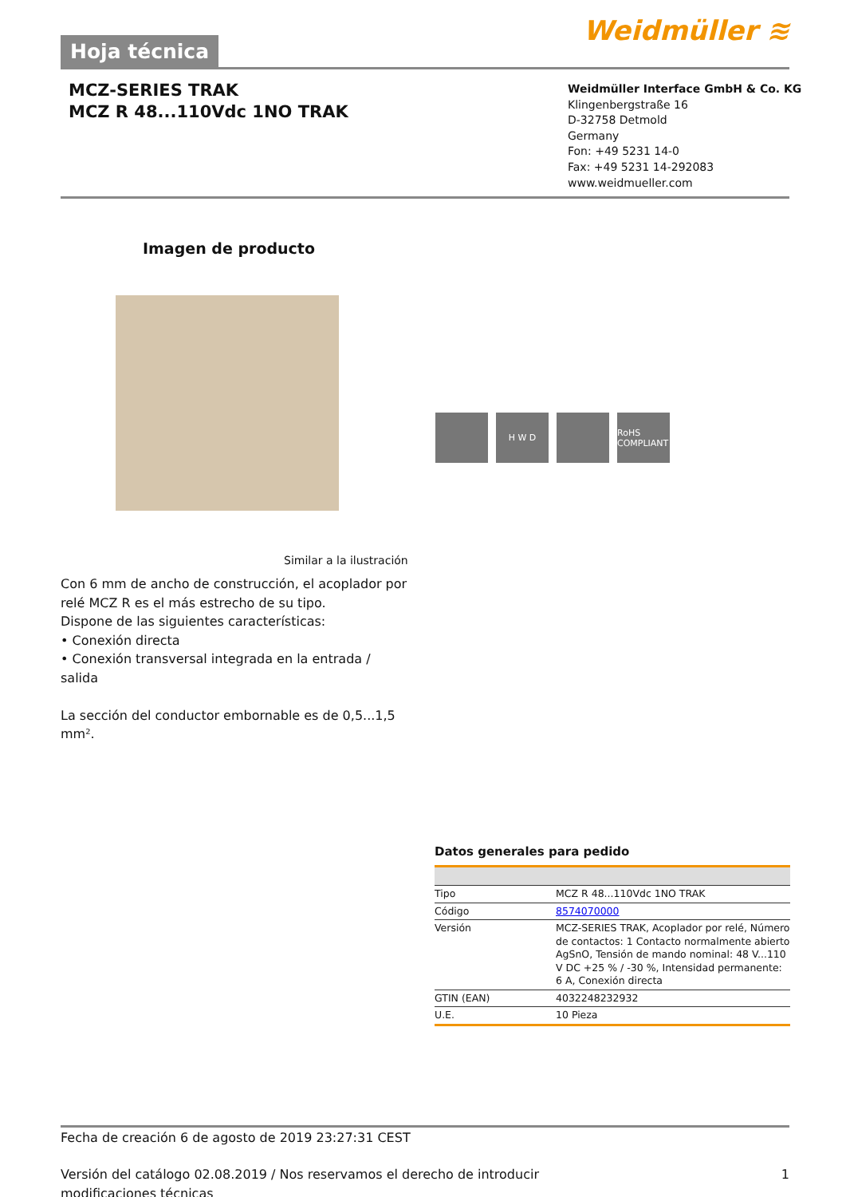Hoja técnica
Weidmüller ≋
MCZ-SERIES TRAK
MCZ R 48...110Vdc 1NO TRAK
Weidmüller Interface GmbH & Co. KG
Klingenbergstraße 16
D-32758 Detmold
Germany
Fon: +49 5231 14-0
Fax: +49 5231 14-292083
www.weidmueller.com
Imagen de producto
H W D RoHS COMPLIANT
Similar a la ilustración
Con 6 mm de ancho de construcción, el acoplador por relé MCZ R es el más estrecho de su tipo.
Dispone de las siguientes características:
• Conexión directa
• Conexión transversal integrada en la entrada / salida
La sección del conductor embornable es de 0,5...1,5 mm².
Datos generales para pedido
| Tipo | MCZ R 48...110Vdc 1NO TRAK |
| Código | 8574070000 |
| Versión | MCZ-SERIES TRAK, Acoplador por relé, Número de contactos: 1 Contacto normalmente abierto AgSnO, Tensión de mando nominal: 48 V...110 V DC +25 % / -30 %, Intensidad permanente: 6 A, Conexión directa |
| GTIN (EAN) | 4032248232932 |
| U.E. | 10 Pieza |
Fecha de creación 6 de agosto de 2019 23:27:31 CEST
Versión del catálogo 02.08.2019 / Nos reservamos el derecho de introducir modificaciones técnicas 1